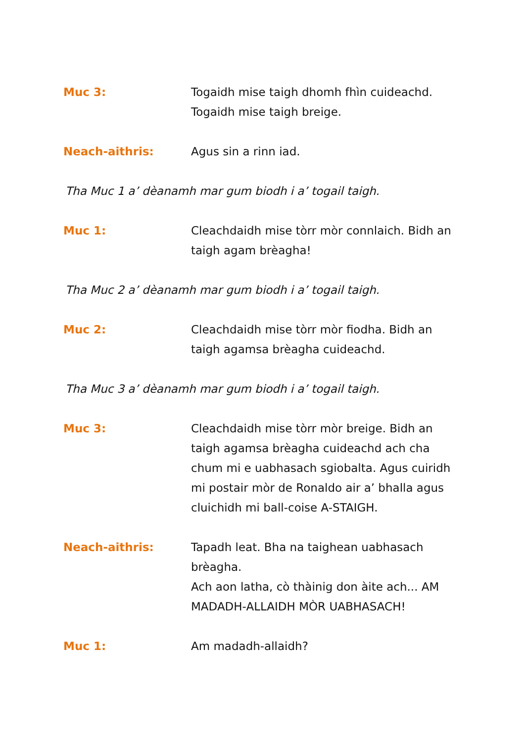Muc 3: Togaidh mise taigh dhomh fhìn cuideachd.
Togaidh mise taigh breige.
Neach-aithris: Agus sin a rinn iad.
Tha Muc 1 a’ dèanamh mar gum biodh i a’ togail taigh.
Muc 1: Cleachdaidh mise tòrr mòr connlaich. Bidh an taigh agam brèagha!
Tha Muc 2 a’ dèanamh mar gum biodh i a’ togail taigh.
Muc 2: Cleachdaidh mise tòrr mòr fiodha. Bidh an taigh agamsa brèagha cuideachd.
Tha Muc 3 a’ dèanamh mar gum biodh i a’ togail taigh.
Muc 3: Cleachdaidh mise tòrr mòr breige. Bidh an taigh agamsa brèagha cuideachd ach cha chum mi e uabhasach sgiobalta. Agus cuiridh mi postair mòr de Ronaldo air a’ bhalla agus cluichidh mi ball-coise A-STAIGH.
Neach-aithris: Tapadh leat. Bha na taighean uabhasach brèagha.
Ach aon latha, cò thàinig don àite ach... AM MADADH-ALLAIDH MÒR UABHASACH!
Muc 1: Am madadh-allaidh?